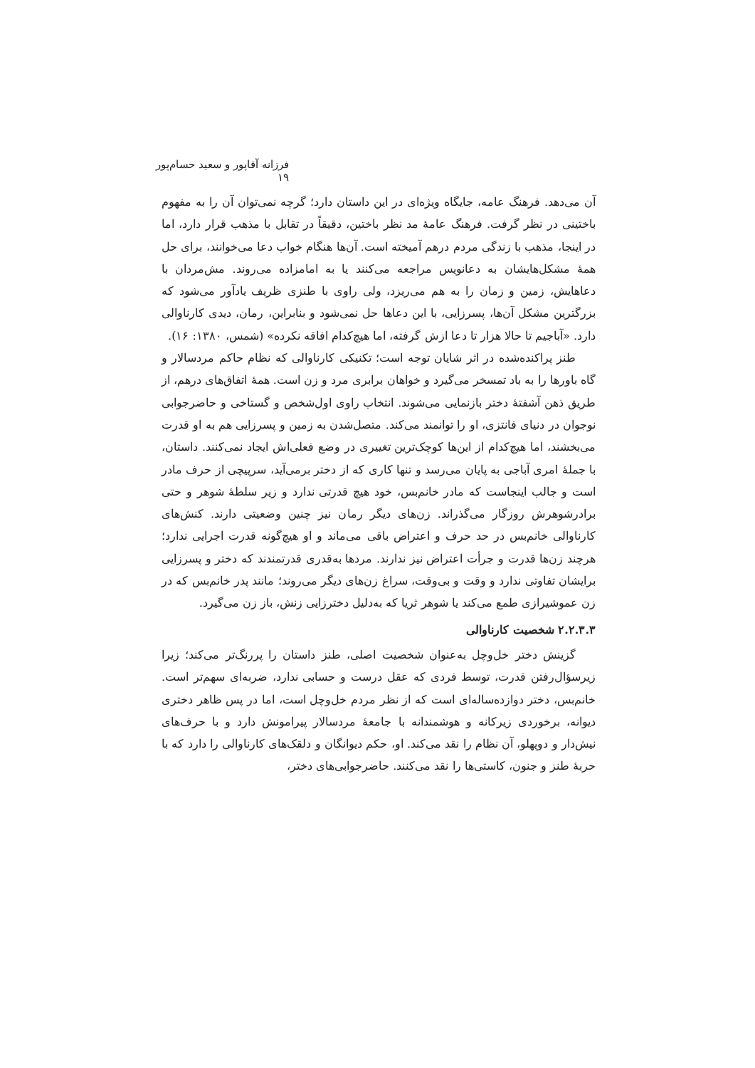فرزانه آقاپور و سعید حسام‌پور ۱۹
آن می‌دهد. فرهنگ عامه، جایگاه ویژه‌ای در این داستان دارد؛ گرچه نمی‌توان آن را به مفهوم باختینی در نظر گرفت. فرهنگ عامهٔ مد نظر باختین، دقیقاً در تقابل با مذهب قرار دارد، اما در اینجا، مذهب با زندگی مردم درهم آمیخته است. آن‌ها هنگام خواب دعا می‌خوانند، برای حل همهٔ مشکل‌هایشان به دعانویس مراجعه می‌کنند یا به امامزاده می‌روند. مش‌مردان با دعاهایش، زمین و زمان را به هم می‌ریزد، ولی راوی با طنزی ظریف یادآور می‌شود که بزرگترین مشکل آن‌ها، پسرزایی، با این دعاها حل نمی‌شود و بنابراین، رمان، دیدی کارناوالی دارد. «آباجیم تا حالا هزار تا دعا ازش گرفته، اما هیچ‌کدام افاقه نکرده» (شمس، ۱۳۸۰: ۱۶).
طنز پراکنده‌شده در اثر شایان توجه است؛ تکنیکی کارناوالی که نظام حاکم مردسالار و گاه باورها را به باد تمسخر می‌گیرد و خواهان برابری مرد و زن است. همهٔ اتفاق‌های درهم، از طریق ذهن آشفتهٔ دختر بازنمایی می‌شوند. انتخاب راوی اول‌شخص و گستاخی و حاضرجوابی نوجوان در دنیای فانتزی، او را توانمند می‌کند. متصل‌شدن به زمین و پسرزایی هم به او قدرت می‌بخشند، اما هیچ‌کدام از این‌ها کوچک‌ترین تغییری در وضع فعلی‌اش ایجاد نمی‌کنند. داستان، با جملهٔ امری آباجی به پایان می‌رسد و تنها کاری که از دختر برمی‌آید، سرپیچی از حرف مادر است و جالب اینجاست که مادر خانم‌بس، خود هیچ قدرتی ندارد و زیر سلطهٔ شوهر و حتی برادرشوهرش روزگار می‌گذراند. زن‌های دیگر رمان نیز چنین وضعیتی دارند. کنش‌های کارناوالی خانم‌بس در حد حرف و اعتراض باقی می‌ماند و او هیچ‌گونه قدرت اجرایی ندارد؛ هرچند زن‌ها قدرت و جرأت اعتراض نیز ندارند. مردها به‌قدری قدرتمندند که دختر و پسرزایی برایشان تفاوتی ندارد و وقت و بی‌وقت، سراغ زن‌های دیگر می‌روند؛ مانند پدر خانم‌بس که در زن عموشیرازی طمع می‌کند یا شوهر ثریا که به‌دلیل دخترزایی زنش، باز زن می‌گیرد.
۲.۲.۳.۳ شخصیت کارناوالی
گزینش دختر خل‌وچل به‌عنوان شخصیت اصلی، طنز داستان را پررنگ‌تر می‌کند؛ زیرا زیرسؤال‌رفتن قدرت، توسط فردی که عقل درست و حسابی ندارد، ضربه‌ای سهم‌تر است. خانم‌بس، دختر دوازده‌ساله‌ای است که از نظر مردم خل‌وچل است، اما در پس ظاهر دختری دیوانه، برخوردی زیرکانه و هوشمندانه با جامعهٔ مردسالار پیرامونش دارد و با حرف‌های نیش‌دار و دوپهلو، آن نظام را نقد می‌کند. او، حکم دیوانگان و دلقک‌های کارناوالی را دارد که با حربهٔ طنز و جنون، کاستی‌ها را نقد می‌کنند. حاضرجوابی‌های دختر،